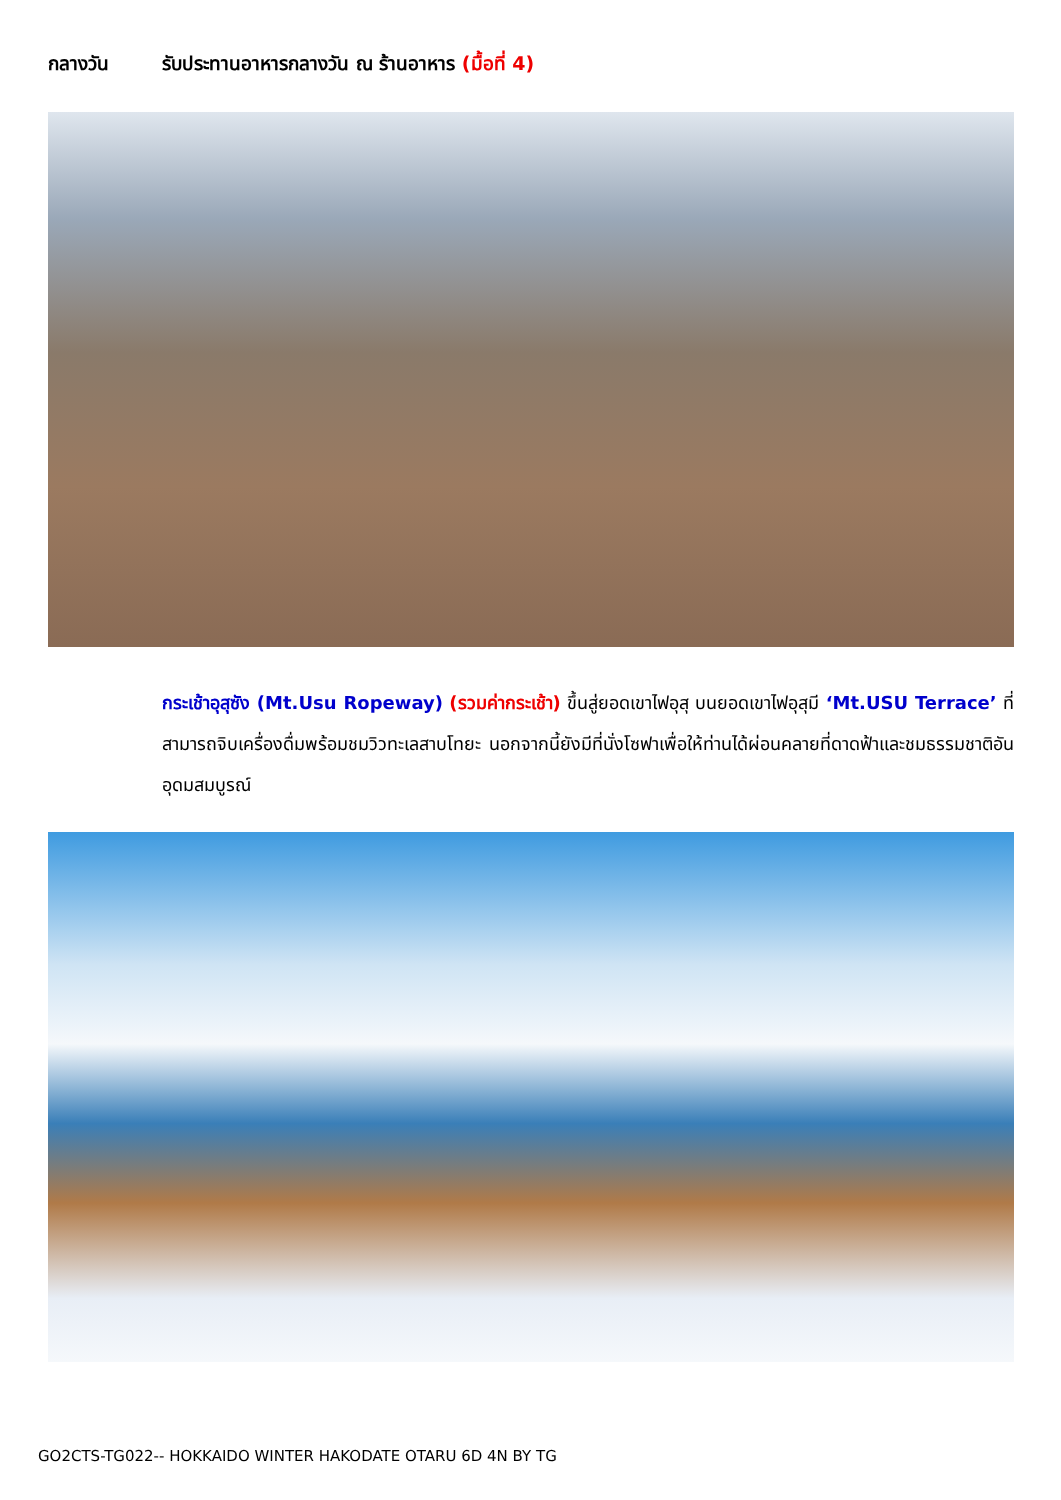กลางวัน รับประทานอาหารกลางวัน ณ ร้านอาหาร (มื้อที่ 4)
กระเช้าอุสุซัง (Mt.Usu Ropeway) (รวมค่ากระเช้า) ขึ้นสู่ยอดเขาไฟอุสุ บนยอดเขาไฟอุสุมี ‘Mt.USU Terrace’ ที่สามารถจิบเครื่องดื่มพร้อมชมวิวทะเลสาบโทยะ นอกจากนี้ยังมีที่นั่งโซฟาเพื่อให้ท่านได้ผ่อนคลายที่ดาดฟ้าและชมธรรมชาติอันอุดมสมบูรณ์
GO2CTS-TG022-- HOKKAIDO WINTER HAKODATE OTARU 6D 4N BY TG